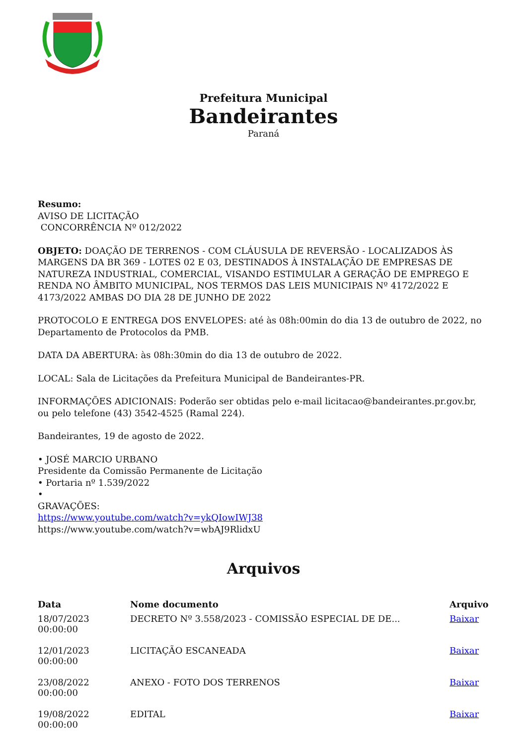Prefeitura Municipal
Bandeirantes
Paraná
Resumo:
AVISO DE LICITAÇÃO
CONCORRÊNCIA Nº 012/2022
OBJETO: DOAÇÃO DE TERRENOS - COM CLÁUSULA DE REVERSÃO - LOCALIZADOS ÀS MARGENS DA BR 369 - LOTES 02 E 03, DESTINADOS À INSTALAÇÃO DE EMPRESAS DE NATUREZA INDUSTRIAL, COMERCIAL, VISANDO ESTIMULAR A GERAÇÃO DE EMPREGO E RENDA NO ÂMBITO MUNICIPAL, NOS TERMOS DAS LEIS MUNICIPAIS Nº 4172/2022 E 4173/2022 AMBAS DO DIA 28 DE JUNHO DE 2022
PROTOCOLO E ENTREGA DOS ENVELOPES: até às 08h:00min do dia 13 de outubro de 2022, no Departamento de Protocolos da PMB.
DATA DA ABERTURA: às 08h:30min do dia 13 de outubro de 2022.
LOCAL: Sala de Licitações da Prefeitura Municipal de Bandeirantes-PR.
INFORMAÇÕES ADICIONAIS: Poderão ser obtidas pelo e-mail licitacao@bandeirantes.pr.gov.br, ou pelo telefone (43) 3542-4525 (Ramal 224).
Bandeirantes, 19 de agosto de 2022.
• JOSÉ MARCIO URBANO
Presidente da Comissão Permanente de Licitação
• Portaria nº 1.539/2022
•
GRAVAÇÕES:
https://www.youtube.com/watch?v=ykQIowIWJ38
https://www.youtube.com/watch?v=wbAJ9RlidxU
Arquivos
| Data | Nome documento | Arquivo |
| --- | --- | --- |
| 18/07/2023 00:00:00 | DECRETO Nº 3.558/2023 - COMISSÃO ESPECIAL DE DE... | Baixar |
| 12/01/2023 00:00:00 | LICITAÇÃO ESCANEADA | Baixar |
| 23/08/2022 00:00:00 | ANEXO - FOTO DOS TERRENOS | Baixar |
| 19/08/2022 00:00:00 | EDITAL | Baixar |